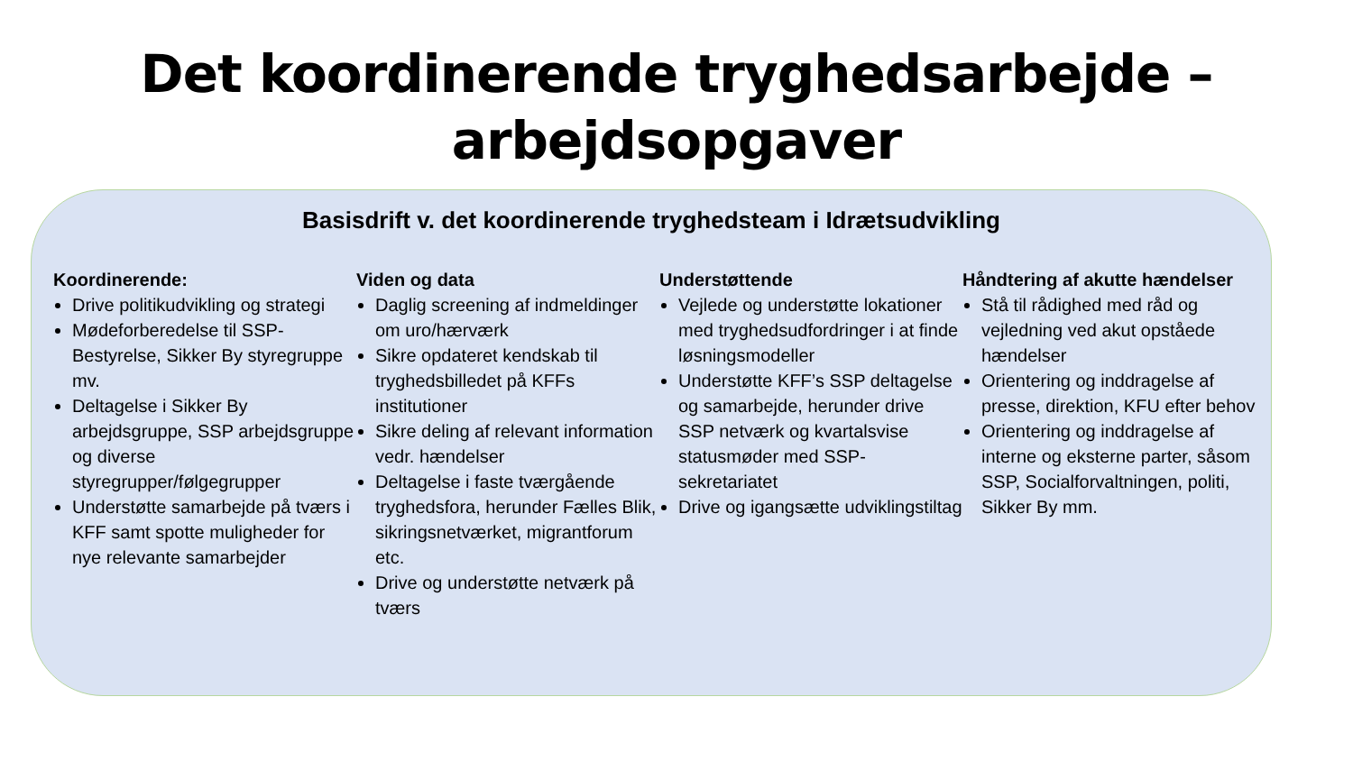Det koordinerende tryghedsarbejde –
arbejdsopgaver
Basisdrift v. det koordinerende tryghedsteam i Idrætsudvikling
Koordinerende:
Drive politikudvikling og strategi
Mødeforberedelse til SSP-Bestyrelse, Sikker By styregruppe mv.
Deltagelse i Sikker By arbejdsgruppe, SSP arbejdsgruppe og diverse styregrupper/følgegrupper
Understøtte samarbejde på tværs i KFF samt spotte muligheder for nye relevante samarbejder
Viden og data
Daglig screening af indmeldinger om uro/hærværk
Sikre opdateret kendskab til tryghedsbilledet på KFFs institutioner
Sikre deling af relevant information vedr. hændelser
Deltagelse i faste tværgående tryghedsfora, herunder Fælles Blik, sikringsnetværket, migrantforum etc.
Drive og understøtte netværk på tværs
Understøttende
Vejlede og understøtte lokationer med tryghedsudfordringer i at finde løsningsmodeller
Understøtte KFF’s SSP deltagelse og samarbejde, herunder drive SSP netværk og kvartalsvise statusmøder med SSP-sekretariatet
Drive og igangsætte udviklingstiltag
Håndtering af akutte hændelser
Stå til rådighed med råd og vejledning ved akut opståede hændelser
Orientering og inddragelse af presse, direktion, KFU efter behov
Orientering og inddragelse af interne og eksterne parter, såsom SSP, Socialforvaltningen, politi, Sikker By mm.